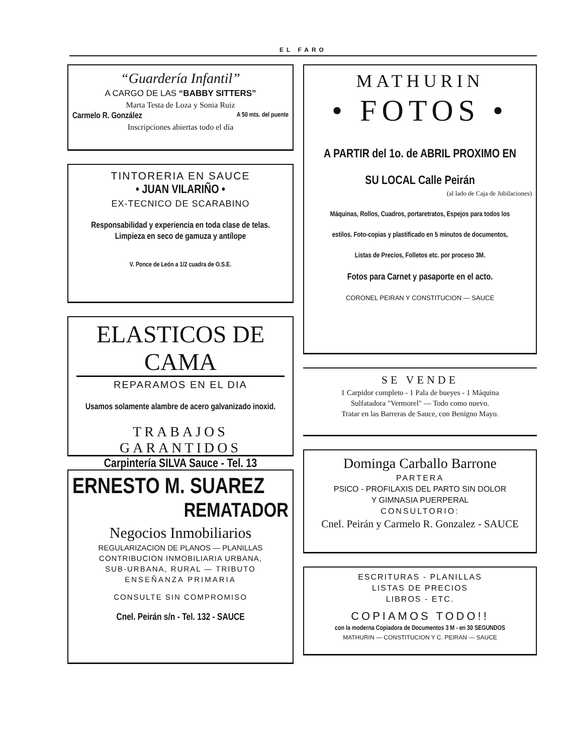EL FARO
“Guardería Infantil”
A CARGO DE LAS “BABBY SITTERS”
Marta Testa de Loza y Sonia Ruiz
Carmelo R. González A 50 mts. del puente
Inscripciones abiertas todo el día
TINTORERIA EN SAUCE
• JUAN VILARIÑO •
EX-TECNICO DE SCARABINO
Responsabilidad y experiencia en toda clase de telas.
Limpieza en seco de gamuza y antílope
V. Ponce de León a 1/2 cuadra de O.S.E.
ELASTICOS DE CAMA
REPARAMOS EN EL DIA
Usamos solamente alambre de acero galvanizado inoxid.
TRABAJOS GARANTIDOS
Carpintería SILVA Sauce - Tel. 13
ERNESTO M. SUAREZ
REMATADOR
Negocios Inmobiliarios
REGULARIZACION DE PLANOS — PLANILLAS
CONTRIBUCION INMOBILIARIA URBANA,
SUB-URBANA, RURAL — TRIBUTO
ENSEÑANZA PRIMARIA
CONSULTE SIN COMPROMISO
Cnel. Peirán s/n - Tel. 132 - SAUCE
MATHURIN
• FOTOS •
A PARTIR del 1o. de ABRIL PROXIMO EN
SU LOCAL Calle Peirán
(al lado de Caja de Jubilaciones)
Máquinas, Rollos, Cuadros, portaretratos, Espejos para todos los
estilos. Foto-copias y plastificado en 5 minutos de documentos,
Listas de Precios, Folletos etc. por proceso 3M.
Fotos para Carnet y pasaporte en el acto.
CORONEL PEIRAN Y CONSTITUCION — SAUCE
SE VENDE
1 Carpidor completo - 1 Pala de bueyes - 1 Máquina
Sulfatadora "Vermorel" — Todo como nuevo.
Tratar en las Barreras de Sauce, con Benigno Mayo.
Dominga Carballo Barrone
PARTERA
PSICO - PROFILAXIS DEL PARTO SIN DOLOR
Y GIMNASIA PUERPERAL
CONSULTORIO:
Cnel. Peirán y Carmelo R. Gonzalez - SAUCE
ESCRITURAS - PLANILLAS
LISTAS DE PRECIOS
LIBROS - ETC.
COPIAMOS TODO!!
con la moderna Copiadora de Documentos 3 M - en 30 SEGUNDOS
MATHURIN — CONSTITUCION Y C. PEIRAN — SAUCE